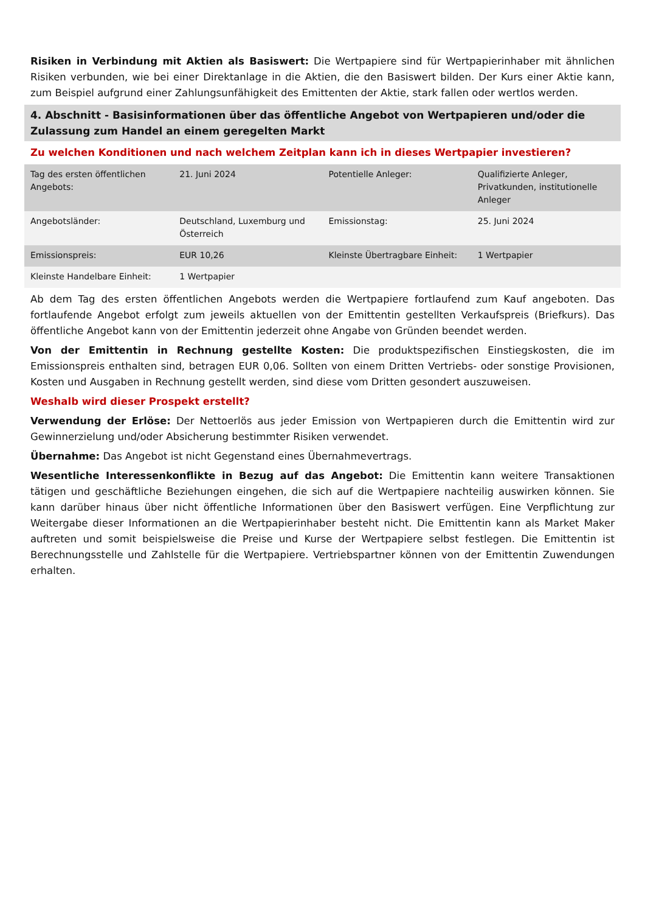Risiken in Verbindung mit Aktien als Basiswert: Die Wertpapiere sind für Wertpapierinhaber mit ähnlichen Risiken verbunden, wie bei einer Direktanlage in die Aktien, die den Basiswert bilden. Der Kurs einer Aktie kann, zum Beispiel aufgrund einer Zahlungsunfähigkeit des Emittenten der Aktie, stark fallen oder wertlos werden.
4. Abschnitt - Basisinformationen über das öffentliche Angebot von Wertpapieren und/oder die Zulassung zum Handel an einem geregelten Markt
Zu welchen Konditionen und nach welchem Zeitplan kann ich in dieses Wertpapier investieren?
| Tag des ersten öffentlichen Angebots: | 21. Juni 2024 | Potentielle Anleger: | Qualifizierte Anleger, Privatkunden, institutionelle Anleger |
| Angebotsländer: | Deutschland, Luxemburg und Österreich | Emissionstag: | 25. Juni 2024 |
| Emissionspreis: | EUR 10,26 | Kleinste Übertragbare Einheit: | 1 Wertpapier |
| Kleinste Handelbare Einheit: | 1 Wertpapier | | |
Ab dem Tag des ersten öffentlichen Angebots werden die Wertpapiere fortlaufend zum Kauf angeboten. Das fortlaufende Angebot erfolgt zum jeweils aktuellen von der Emittentin gestellten Verkaufspreis (Briefkurs). Das öffentliche Angebot kann von der Emittentin jederzeit ohne Angabe von Gründen beendet werden.
Von der Emittentin in Rechnung gestellte Kosten: Die produktspezifischen Einstiegskosten, die im Emissionspreis enthalten sind, betragen EUR 0,06. Sollten von einem Dritten Vertriebs- oder sonstige Provisionen, Kosten und Ausgaben in Rechnung gestellt werden, sind diese vom Dritten gesondert auszuweisen.
Weshalb wird dieser Prospekt erstellt?
Verwendung der Erlöse: Der Nettoerlös aus jeder Emission von Wertpapieren durch die Emittentin wird zur Gewinnerzielung und/oder Absicherung bestimmter Risiken verwendet.
Übernahme: Das Angebot ist nicht Gegenstand eines Übernahmevertrags.
Wesentliche Interessenkonflikte in Bezug auf das Angebot: Die Emittentin kann weitere Transaktionen tätigen und geschäftliche Beziehungen eingehen, die sich auf die Wertpapiere nachteilig auswirken können. Sie kann darüber hinaus über nicht öffentliche Informationen über den Basiswert verfügen. Eine Verpflichtung zur Weitergabe dieser Informationen an die Wertpapierinhaber besteht nicht. Die Emittentin kann als Market Maker auftreten und somit beispielsweise die Preise und Kurse der Wertpapiere selbst festlegen. Die Emittentin ist Berechnungsstelle und Zahlstelle für die Wertpapiere. Vertriebspartner können von der Emittentin Zuwendungen erhalten.